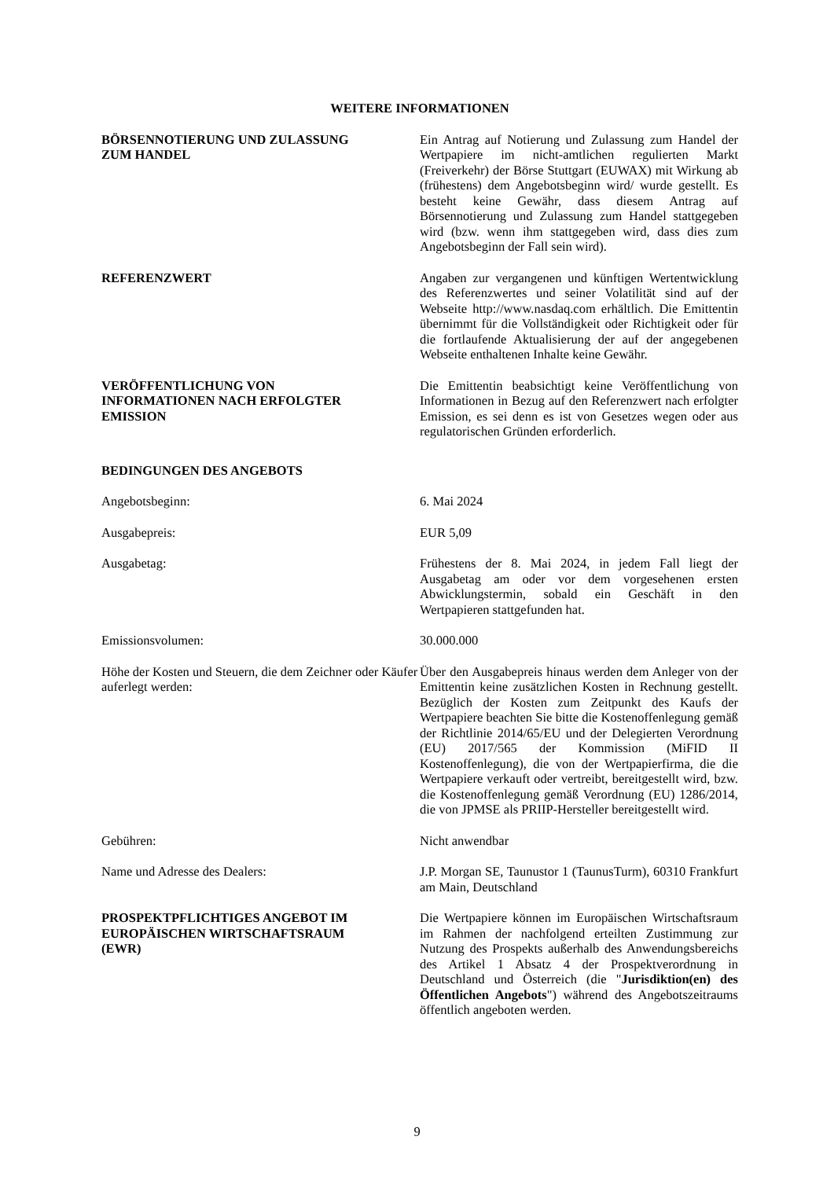WEITERE INFORMATIONEN
BÖRSENNOTIERUNG UND ZULASSUNG
ZUM HANDEL
Ein Antrag auf Notierung und Zulassung zum Handel der Wertpapiere im nicht-amtlichen regulierten Markt (Freiverkehr) der Börse Stuttgart (EUWAX) mit Wirkung ab (frühestens) dem Angebotsbeginn wird/ wurde gestellt. Es besteht keine Gewähr, dass diesem Antrag auf Börsennotierung und Zulassung zum Handel stattgegeben wird (bzw. wenn ihm stattgegeben wird, dass dies zum Angebotsbeginn der Fall sein wird).
REFERENZWERT Angaben zur vergangenen und künftigen Wertentwicklung des Referenzwertes und seiner Volatilität sind auf der Webseite http://www.nasdaq.com erhältlich. Die Emittentin übernimmt für die Vollständigkeit oder Richtigkeit oder für die fortlaufende Aktualisierung der auf der angegebenen Webseite enthaltenen Inhalte keine Gewähr.
VERÖFFENTLICHUNG VON
INFORMATIONEN NACH ERFOLGTER
EMISSION
Die Emittentin beabsichtigt keine Veröffentlichung von Informationen in Bezug auf den Referenzwert nach erfolgter Emission, es sei denn es ist von Gesetzes wegen oder aus regulatorischen Gründen erforderlich.
BEDINGUNGEN DES ANGEBOTS
Angebotsbeginn: 6. Mai 2024
Ausgabepreis: EUR 5,09
Ausgabetag: Frühestens der 8. Mai 2024, in jedem Fall liegt der Ausgabetag am oder vor dem vorgesehenen ersten Abwicklungstermin, sobald ein Geschäft in den Wertpapieren stattgefunden hat.
Emissionsvolumen: 30.000.000
Höhe der Kosten und Steuern, die dem Zeichner oder Käufer auferlegt werden:
Über den Ausgabepreis hinaus werden dem Anleger von der Emittentin keine zusätzlichen Kosten in Rechnung gestellt. Bezüglich der Kosten zum Zeitpunkt des Kaufs der Wertpapiere beachten Sie bitte die Kostenoffenlegung gemäß der Richtlinie 2014/65/EU und der Delegierten Verordnung (EU) 2017/565 der Kommission (MiFID II Kostenoffenlegung), die von der Wertpapierfirma, die die Wertpapiere verkauft oder vertreibt, bereitgestellt wird, bzw. die Kostenoffenlegung gemäß Verordnung (EU) 1286/2014, die von JPMSE als PRIIP-Hersteller bereitgestellt wird.
Gebühren: Nicht anwendbar
Name und Adresse des Dealers: J.P. Morgan SE, Taunustor 1 (TaunusTurm), 60310 Frankfurt am Main, Deutschland
PROSPEKTPFLICHTIGES ANGEBOT IM
EUROPÄISCHEN WIRTSCHAFTSRAUM
(EWR)
Die Wertpapiere können im Europäischen Wirtschaftsraum im Rahmen der nachfolgend erteilten Zustimmung zur Nutzung des Prospekts außerhalb des Anwendungsbereichs des Artikel 1 Absatz 4 der Prospektverordnung in Deutschland und Österreich (die "Jurisdiktion(en) des Öffentlichen Angebots") während des Angebotszeitraums öffentlich angeboten werden.
9